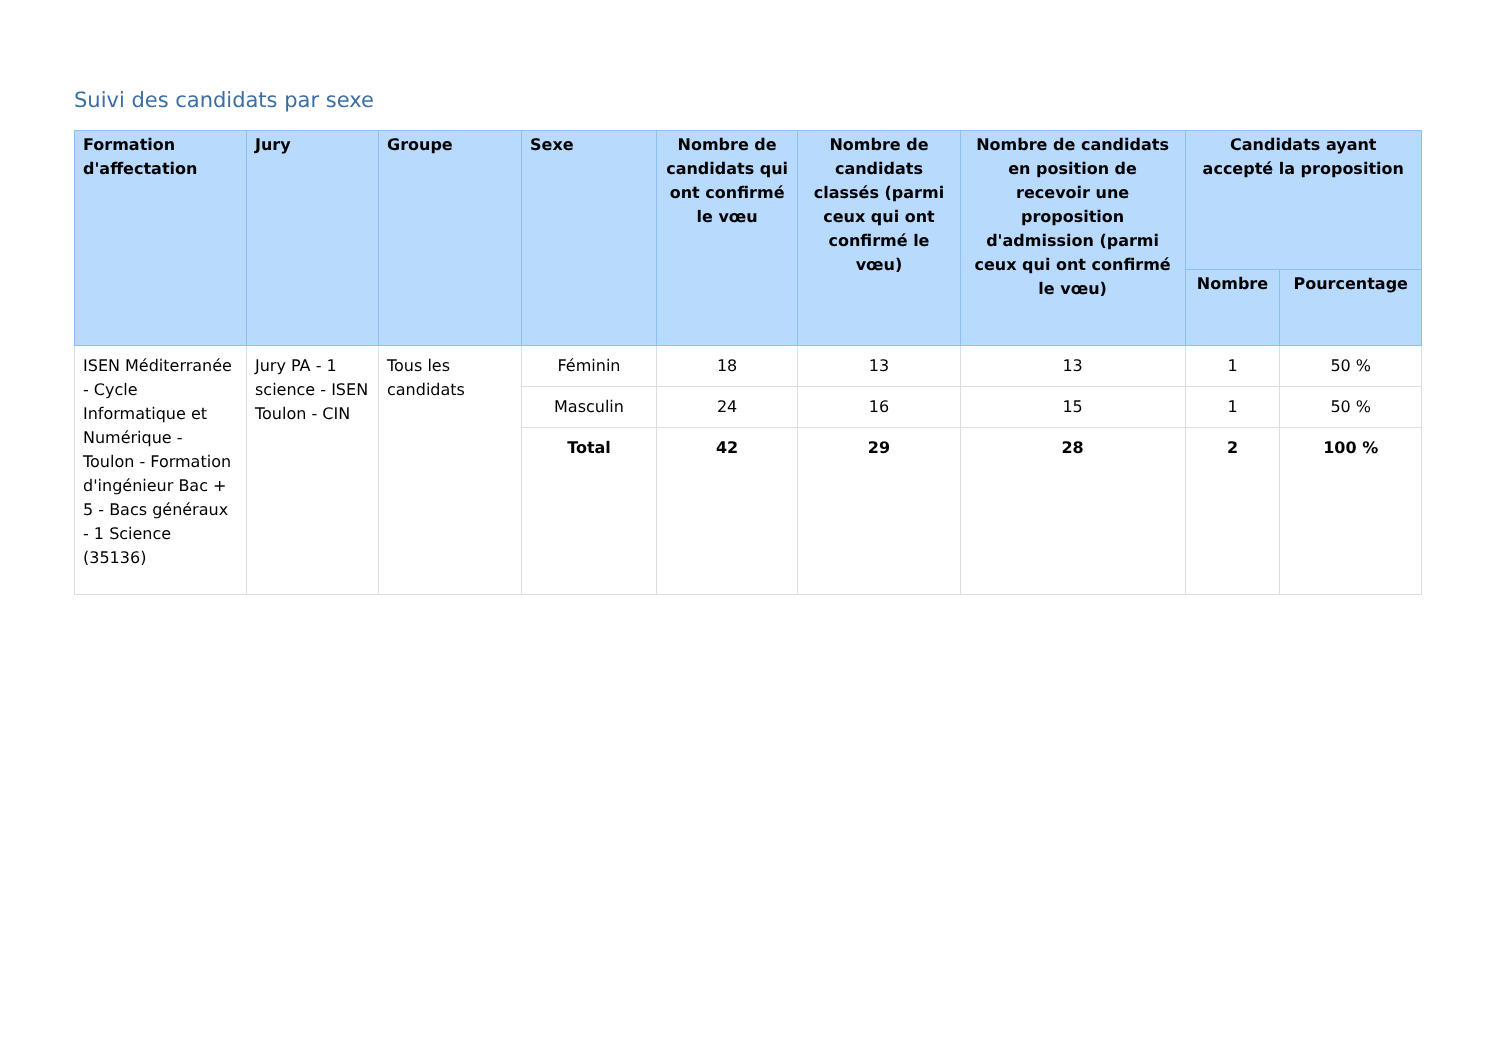Suivi des candidats par sexe
| Formation d'affectation | Jury | Groupe | Sexe | Nombre de candidats qui ont confirmé le vœu | Nombre de candidats classés (parmi ceux qui ont confirmé le vœu) | Nombre de candidats en position de recevoir une proposition d'admission (parmi ceux qui ont confirmé le vœu) | Candidats ayant accepté la proposition | |
| --- | --- | --- | --- | --- | --- | --- | --- | --- |
| | | | | | | | Nombre | Pourcentage |
| ISEN Méditerranée - Cycle Informatique et Numérique - Toulon - Formation d'ingénieur Bac + 5 - Bacs généraux - 1 Science (35136) | Jury PA - 1 science - ISEN Toulon - CIN | Tous les candidats | Féminin | 18 | 13 | 13 | 1 | 50 % |
| | | | Masculin | 24 | 16 | 15 | 1 | 50 % |
| | | | Total | 42 | 29 | 28 | 2 | 100 % |